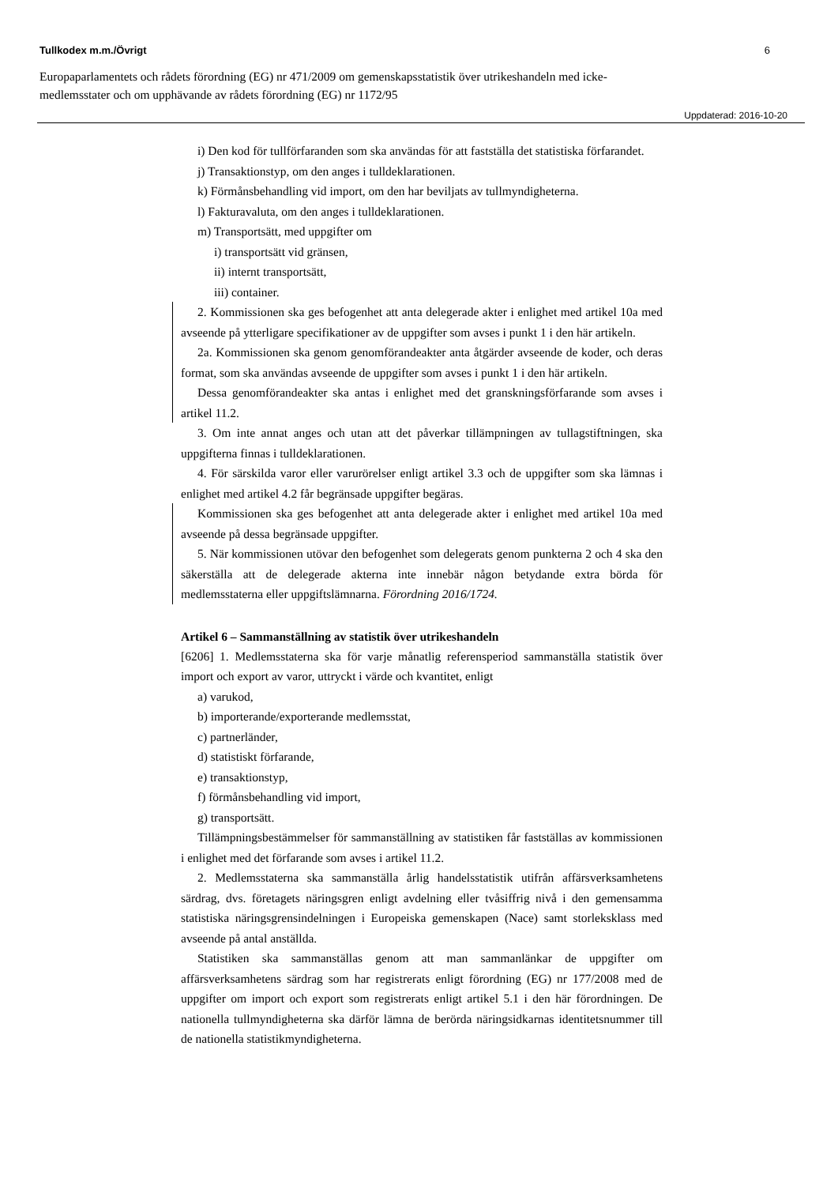Tullkodex m.m./Övrigt 6
Europaparlamentets och rådets förordning (EG) nr 471/2009 om gemenskapsstatistik över utrikeshandeln med icke-medlemsstater och om upphävande av rådets förordning (EG) nr 1172/95
Uppdaterad: 2016-10-20
i) Den kod för tullförfaranden som ska användas för att fastställa det statistiska förfarandet.
j) Transaktionstyp, om den anges i tulldeklarationen.
k) Förmånsbehandling vid import, om den har beviljats av tullmyndigheterna.
l) Fakturavaluta, om den anges i tulldeklarationen.
m) Transportsätt, med uppgifter om
i) transportsätt vid gränsen,
ii) internt transportsätt,
iii) container.
2. Kommissionen ska ges befogenhet att anta delegerade akter i enlighet med artikel 10a med avseende på ytterligare specifikationer av de uppgifter som avses i punkt 1 i den här artikeln.
2a. Kommissionen ska genom genomförandeakter anta åtgärder avseende de koder, och deras format, som ska användas avseende de uppgifter som avses i punkt 1 i den här artikeln.
Dessa genomförandeakter ska antas i enlighet med det granskningsförfarande som avses i artikel 11.2.
3. Om inte annat anges och utan att det påverkar tillämpningen av tullagstiftningen, ska uppgifterna finnas i tulldeklarationen.
4. För särskilda varor eller varurörelser enligt artikel 3.3 och de uppgifter som ska lämnas i enlighet med artikel 4.2 får begränsade uppgifter begäras.
Kommissionen ska ges befogenhet att anta delegerade akter i enlighet med artikel 10a med avseende på dessa begränsade uppgifter.
5. När kommissionen utövar den befogenhet som delegerats genom punkterna 2 och 4 ska den säkerställa att de delegerade akterna inte innebär någon betydande extra börda för medlemsstaterna eller uppgiftslämnarna. Förordning 2016/1724.
Artikel 6 – Sammanställning av statistik över utrikeshandeln
[6206] 1. Medlemsstaterna ska för varje månatlig referensperiod sammanställa statistik över import och export av varor, uttryckt i värde och kvantitet, enligt
a) varukod,
b) importerande/exporterande medlemsstat,
c) partnerländer,
d) statistiskt förfarande,
e) transaktionstyp,
f) förmånsbehandling vid import,
g) transportsätt.
Tillämpningsbestämmelser för sammanställning av statistiken får fastställas av kommissionen i enlighet med det förfarande som avses i artikel 11.2.
2. Medlemsstaterna ska sammanställa årlig handelsstatistik utifrån affärsverksamhetens särdrag, dvs. företagets näringsgren enligt avdelning eller tvåsiffrig nivå i den gemensamma statistiska näringsgrensindelningen i Europeiska gemenskapen (Nace) samt storleksklass med avseende på antal anställda.
Statistiken ska sammanställas genom att man sammanlänkar de uppgifter om affärsverksamhetens särdrag som har registrerats enligt förordning (EG) nr 177/2008 med de uppgifter om import och export som registrerats enligt artikel 5.1 i den här förordningen. De nationella tullmyndigheterna ska därför lämna de berörda näringsidkarnas identitetsnummer till de nationella statistikmyndigheterna.